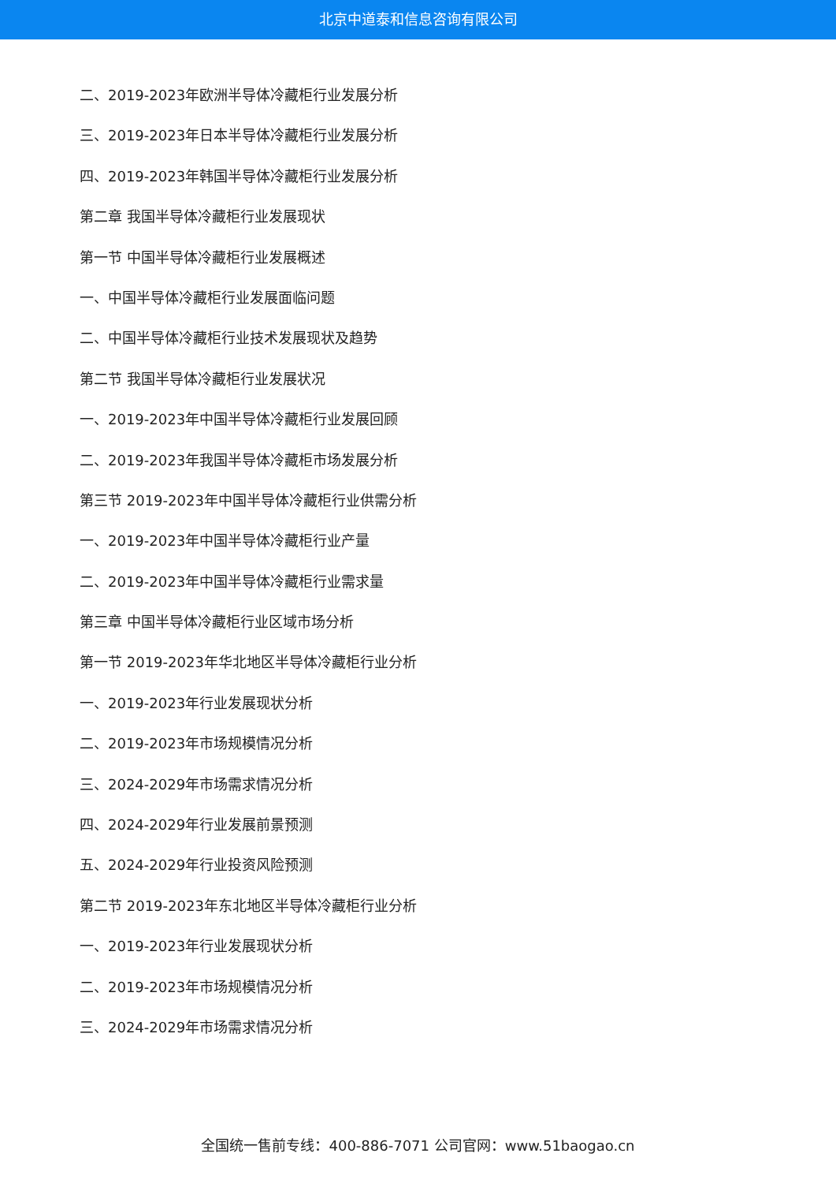北京中道泰和信息咨询有限公司
二、2019-2023年欧洲半导体冷藏柜行业发展分析
三、2019-2023年日本半导体冷藏柜行业发展分析
四、2019-2023年韩国半导体冷藏柜行业发展分析
第二章 我国半导体冷藏柜行业发展现状
第一节 中国半导体冷藏柜行业发展概述
一、中国半导体冷藏柜行业发展面临问题
二、中国半导体冷藏柜行业技术发展现状及趋势
第二节 我国半导体冷藏柜行业发展状况
一、2019-2023年中国半导体冷藏柜行业发展回顾
二、2019-2023年我国半导体冷藏柜市场发展分析
第三节 2019-2023年中国半导体冷藏柜行业供需分析
一、2019-2023年中国半导体冷藏柜行业产量
二、2019-2023年中国半导体冷藏柜行业需求量
第三章 中国半导体冷藏柜行业区域市场分析
第一节 2019-2023年华北地区半导体冷藏柜行业分析
一、2019-2023年行业发展现状分析
二、2019-2023年市场规模情况分析
三、2024-2029年市场需求情况分析
四、2024-2029年行业发展前景预测
五、2024-2029年行业投资风险预测
第二节 2019-2023年东北地区半导体冷藏柜行业分析
一、2019-2023年行业发展现状分析
二、2019-2023年市场规模情况分析
三、2024-2029年市场需求情况分析
全国统一售前专线：400-886-7071 公司官网：www.51baogao.cn